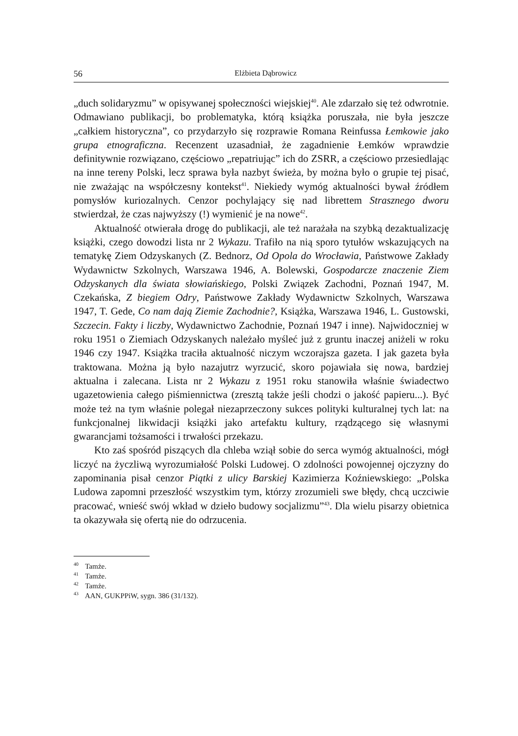56 Elżbieta Dąbrowicz
„duch solidaryzmu” w opisywanej społeczności wiejskiej<sup>40</sup>. Ale zdarzało się też odwrotnie. Odmawiano publikacji, bo problematyka, którą książka poruszała, nie była jeszcze „całkiem historyczna”, co przydarzyło się rozprawie Romana Reinfussa Łemkowie jako grupa etnograficzna. Recenzent uzasadniał, że zagadnienie Łemków wprawdzie definitywnie rozwiązano, częściowo „repatriując” ich do ZSRR, a częściowo przesiedlając na inne tereny Polski, lecz sprawa była nazbyt świeża, by można było o grupie tej pisać, nie zważając na współczesny kontekst<sup>41</sup>. Niekiedy wymóg aktualności bywał źródłem pomysłów kuriozalnych. Cenzor pochylający się nad librettem Strasznego dworu stwierdzał, że czas najwyższy (!) wymienić je na nowe<sup>42</sup>.
Aktualność otwierała drogę do publikacji, ale też narażała na szybką dezaktualizację książki, czego dowodzi lista nr 2 Wykazu. Trafiło na nią sporo tytułów wskazujących na tematykę Ziem Odzyskanych (Z. Bednorz, Od Opola do Wrocławia, Państwowe Zakłady Wydawnictw Szkolnych, Warszawa 1946, A. Bolewski, Gospodarcze znaczenie Ziem Odzyskanych dla świata słowiańskiego, Polski Związek Zachodni, Poznań 1947, M. Czekańska, Z biegiem Odry, Państwowe Zakłady Wydawnictw Szkolnych, Warszawa 1947, T. Gede, Co nam dają Ziemie Zachodnie?, Książka, Warszawa 1946, L. Gustowski, Szczecin. Fakty i liczby, Wydawnictwo Zachodnie, Poznań 1947 i inne). Najwidoczniej w roku 1951 o Ziemiach Odzyskanych należało myśleć już z gruntu inaczej aniżeli w roku 1946 czy 1947. Książka traciła aktualność niczym wczorajsza gazeta. I jak gazeta była traktowana. Można ją było nazajutrz wyrzucić, skoro pojawiała się nowa, bardziej aktualna i zalecana. Lista nr 2 Wykazu z 1951 roku stanowiła właśnie świadectwo ugazetowienia całego piśmiennictwa (zresztą także jeśli chodzi o jakość papieru...). Być może też na tym właśnie polegał niezaprzeczony sukces polityki kulturalnej tych lat: na funkcjonalnej likwidacji książki jako artefaktu kultury, rządzącego się własnymi gwarancjami tożsamości i trwałości przekazu.
Kto zaś spośród piszących dla chleba wziął sobie do serca wymóg aktualności, mógł liczyć na życzliwą wyrozumiałość Polski Ludowej. O zdolności powojennej ojczyzny do zapominania pisał cenzor Piątki z ulicy Barskiej Kazimierza Koźniewskiego: „Polska Ludowa zapomni przeszłość wszystkim tym, którzy zrozumieli swe błędy, chcą uczciwie pracować, wnieść swój wkład w dzieło budowy socjalizmu”<sup>43</sup>. Dla wielu pisarzy obietnica ta okazywała się ofertą nie do odrzucenia.
<sup>40</sup> Tamże.
<sup>41</sup> Tamże.
<sup>42</sup> Tamże.
<sup>43</sup> AAN, GUKPPiW, sygn. 386 (31/132).